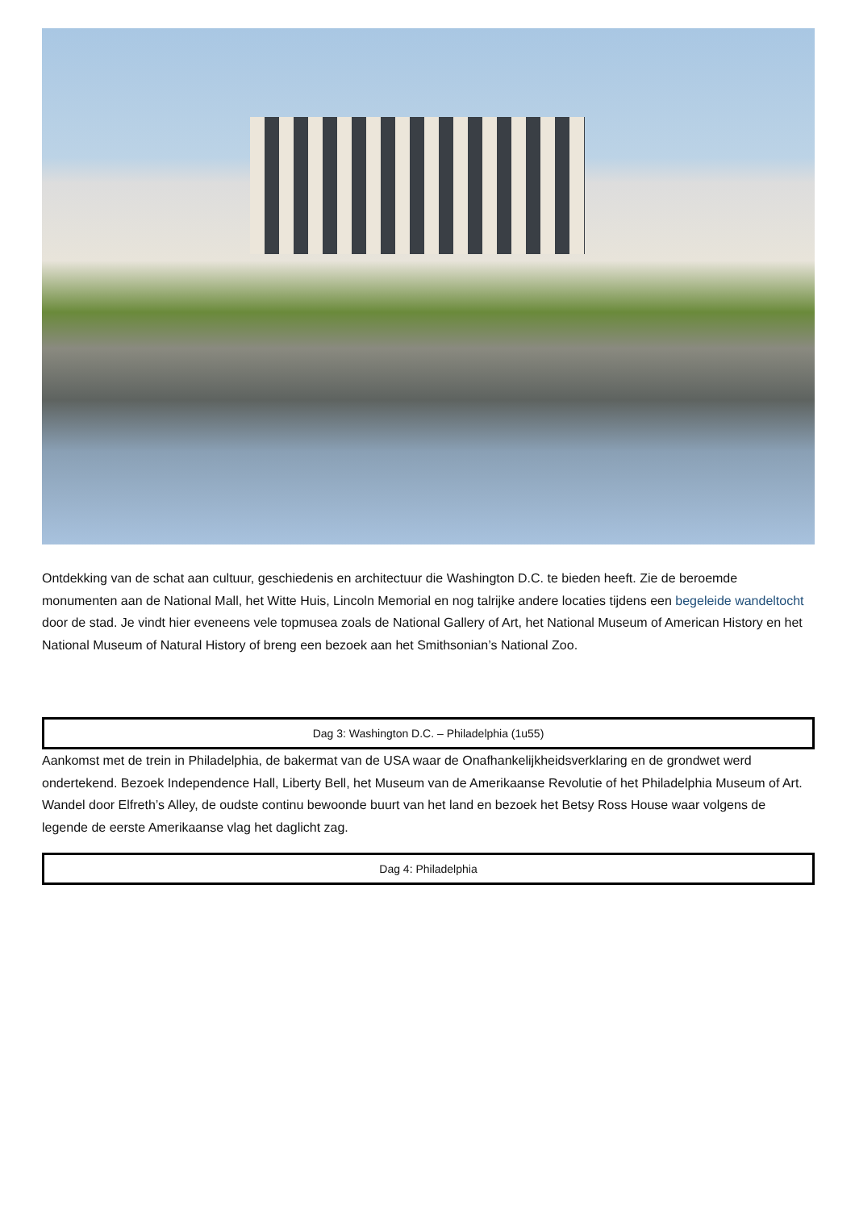Ontdekking van de schat aan cultuur, geschiedenis en architectuur die Washington D.C. te bieden heeft. Zie de beroemde monumenten aan de National Mall, het Witte Huis, Lincoln Memorial en nog talrijke andere locaties tijdens een begeleide wandeltocht door de stad. Je vindt hier eveneens vele topmusea zoals de National Gallery of Art, het National Museum of American History en het National Museum of Natural History of breng een bezoek aan het Smithsonian’s National Zoo.
Dag 3: Washington D.C. – Philadelphia (1u55)
Aankomst met de trein in Philadelphia, de bakermat van de USA waar de Onafhankelijkheidsverklaring en de grondwet werd ondertekend. Bezoek Independence Hall, Liberty Bell, het Museum van de Amerikaanse Revolutie of het Philadelphia Museum of Art. Wandel door Elfreth’s Alley, de oudste continu bewoonde buurt van het land en bezoek het Betsy Ross House waar volgens de legende de eerste Amerikaanse vlag het daglicht zag.
Dag 4: Philadelphia